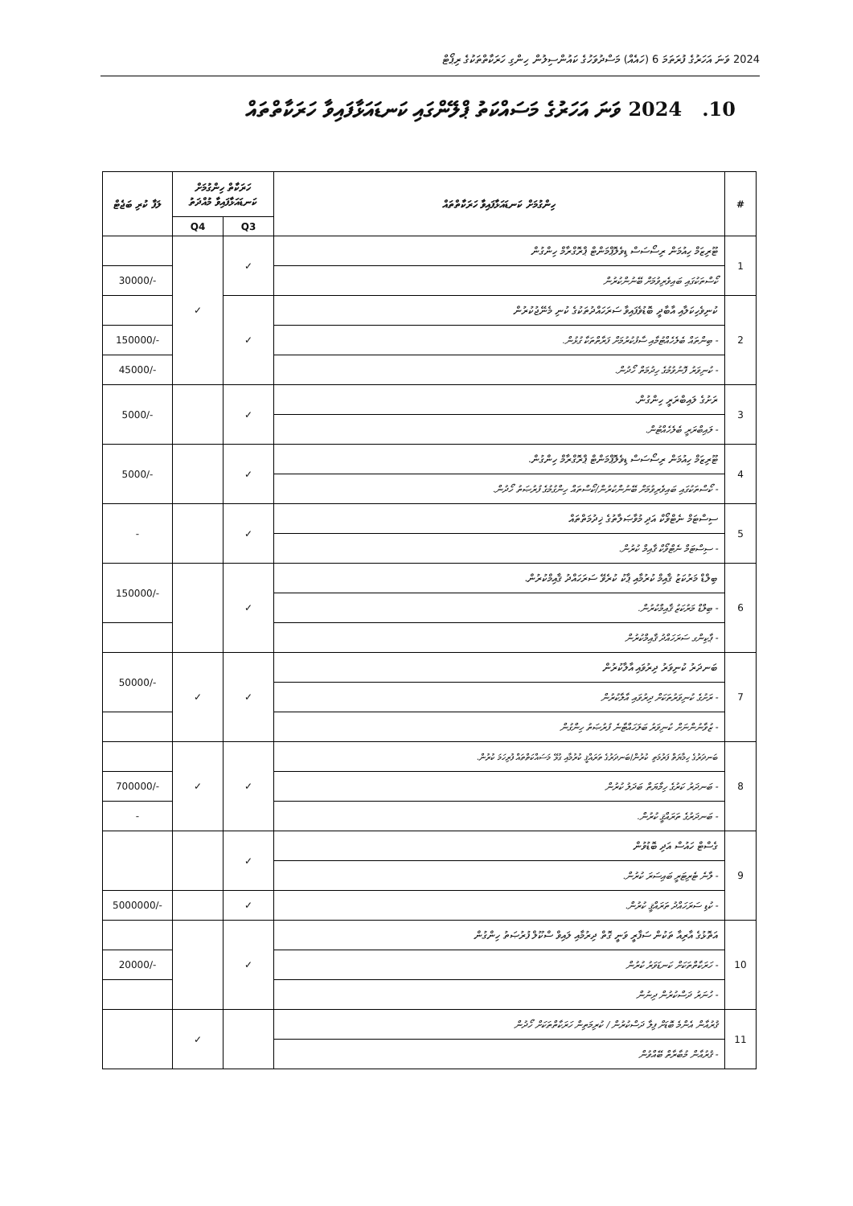2024 ވަނަ އަހަރުގެ ފުރަތަމަ 6 (ހައެއް) މަސްދުވަހުގެ ކައުންސިލުން ހިންގި ހަރަކާތްތަކުގެ ރިޕޯޓް
10. 2024 ވަނަ އަހަރުގެ މަސައްކަތު ޕްލޭންގައި ކަނޑައަޅާފައިވާ ހަރަކާތްތައް
| # | ހިންގުމަށް ކަނޑައަޅާފައިވާ ހަރަކާތްތައް | ހަރަކާތް ހިންގުމަށް ކަނޑައަޅާފައިވާ މުއްދަތު | | ލަފާ ކުރި ބަޖެޓް |
| --- | --- | --- | --- | --- |
| | | Q3 | Q4 | |
| 1 | ޓޫރިޒަމް ހިއުމަން ރިސޯސަސް ޑިވެލޮޕްމަންޓް ޕްރޮގްރާމް ހިންގުން | ✓ | ✓ | |
| | ކޯސްތަކުގައި ބައިވެރިވުމަށް ބޭނުންކުރުން | | | 30000/- |
| 2 | ކުނިވެހިކަލާއި އާބާދީ ބޮޑުވެފައިވާ ސަރަހައްދުތަކުގެ ކުނި މެނޭޖުކުރުން | ✓ | | |
| | - ބިންތައް ބެލެހެއްޓުމާއި ސާފުކުރުމަށް ފަރާތްތަކާ ގުޅުން. | | | 150000/- |
| | - ކުނިވަރު ފޮނުވުމުގެ ހިދުމަތް ހޯދުން. | | | 45000/- |
| 3 | ރަށުގެ ލައިބްރަރީ ހިންގުން. | ✓ | | 5000/- |
| | - ލައިބްރަރީ ބެލެހެއްޓުން. | | | |
| 4 | ޓޫރިޒަމް ހިއުމަން ރިސޯސަސް ޑިވެލޮޕްމަންޓް ޕްރޮގްރާމް ހިންގުން. | ✓ | | 5000/- |
| | - ކޯސްތަކުގައި ބައިވެރިވުމަށް ބޭނުންކުރުން/ކޯސްތައް ހިންގުމުގެ ފުރުޞަތު ހޯދުން. | | | |
| 5 | ސިސްޓަމް ނެޓްވޯކް އަދި މުވާޞަލާތުގެ ޚިދުމަތްތައް | ✓ | | - |
| | - ސިސްޓަމް ނެޓްވޯކް ޤާއިމް ކުރުން. | | | |
| 6 | ބިލްޑް މަރުކަޒު ޤާއިމް ކުރުމާއި ޕާކު ކުރެވޭ ސަރަހައްދު ޤާއިމްކުރުން. | ✓ | | 150000/- |
| | - ބިލްޑް މަރުކަޒު ޤާއިމްކުރުން. | | | |
| | - ޕާކިންގ ސަރަހައްދު ޤާއިމްކުރުން | | | |
| 7 | ބަނދަރު ކުނިވަރު ދިރުވައި އާލާކުރުން | ✓ | ✓ | 50000/- |
| | - ރަށުގެ ކުނިވަރުތަކަށް ދިރުވައި އާލާކުރުން | | | |
| | - ޒުވާނުންނަށް ކުނިވަރު ބަލަހައްޓާނެ ފުރުޞަތު ހިންގުން | | | |
| 8 | ބަނދަރުގެ ހިމާޔަތް ފަރުމަތި ކުރުން/ބަނދަރުގެ ތަރައްޤީ ކުރުމާއި ގުޅޭ މަސައްކަތްތައް ފުރިހަމަ ކުރުން. | ✓ | ✓ | |
| | - ބަނދަރު ކަރުގެ ހިމާޔަތް ބަދަލު ކުރުން | | | 700000/- |
| | - ބަނދަރުގެ ތަރައްޤީ ކުރުން. | | | - |
| 9 | ގެސްޓް ހައުސް އަދި ބޮޑުވުން | ✓ | | |
| | - ލާނެ ޓެރިޓަރީ ބައިސަރަ ކުރުން. | | | |
| | - ކުޑި ސަރަހައްދު ތަރައްޤީ ކުރުން. | ✓ | | 5000000/- |
| 10 | އަތޮޅުގެ އާރިއާ ތަކުން ސަފާރީ ވަނީ ގޮތް ދިރުމާއި ލައިވް ސްކޫލް ފުރުޞަތު ހިންގުން | ✓ | | |
| | - ހަރަކާތްތަކަށް ކަނޑަވަރު ކުރުން | | | 20000/- |
| | - ހުނަރު ދަސްކުރުން ދިނުން | | | |
| 11 | ޤުރުއާން އެންމެ ބޮޑަށް ފިލާ ދަސްކުރުން / ކުރިމަތިން ހަރަކާތްތަކަށް ހޯދުން | | ✓ | |
| | - ޤުރުއާން މުބާރާތް ބޭއްވުން | | | |